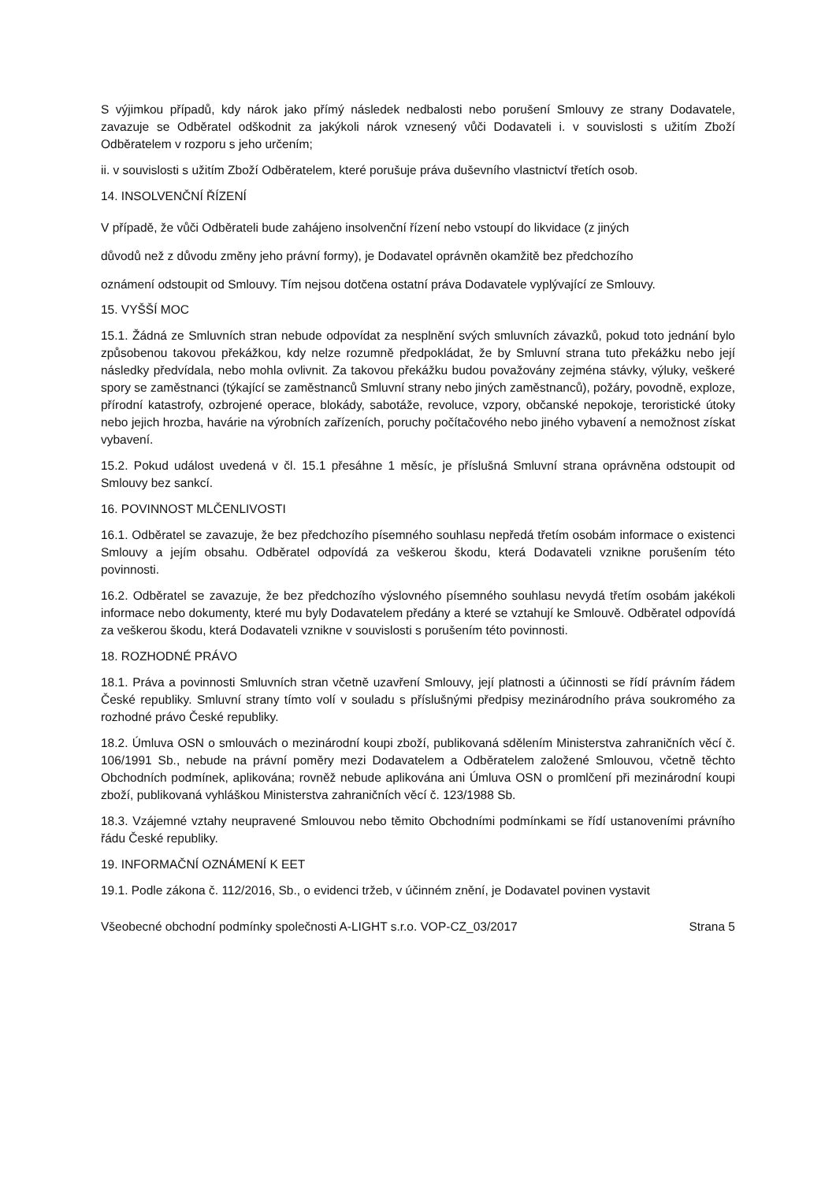S výjimkou případů, kdy nárok jako přímý následek nedbalosti nebo porušení Smlouvy ze strany Dodavatele, zavazuje se Odběratel odškodnit za jakýkoli nárok vznesený vůči Dodavateli i. v souvislosti s užitím Zboží Odběratelem v rozporu s jeho určením;
ii. v souvislosti s užitím Zboží Odběratelem, které porušuje práva duševního vlastnictví třetích osob.
14. INSOLVENČNÍ ŘÍZENÍ
V případě, že vůči Odběrateli bude zahájeno insolvenční řízení nebo vstoupí do likvidace (z jiných
důvodů než z důvodu změny jeho právní formy), je Dodavatel oprávněn okamžitě bez předchozího
oznámení odstoupit od Smlouvy. Tím nejsou dotčena ostatní práva Dodavatele vyplývající ze Smlouvy.
15. VYŠŠÍ MOC
15.1. Žádná ze Smluvních stran nebude odpovídat za nesplnění svých smluvních závazků, pokud toto jednání bylo způsobenou takovou překážkou, kdy nelze rozumně předpokládat, že by Smluvní strana tuto překážku nebo její následky předvídala, nebo mohla ovlivnit. Za takovou překážku budou považovány zejména stávky, výluky, veškeré spory se zaměstnanci (týkající se zaměstnanců Smluvní strany nebo jiných zaměstnanců), požáry, povodně, exploze, přírodní katastrofy, ozbrojené operace, blokády, sabotáže, revoluce, vzpory, občanské nepokoje, teroristické útoky nebo jejich hrozba, havárie na výrobních zařízeních, poruchy počítačového nebo jiného vybavení a nemožnost získat vybavení.
15.2. Pokud událost uvedená v čl. 15.1 přesáhne 1 měsíc, je příslušná Smluvní strana oprávněna odstoupit od Smlouvy bez sankcí.
16. POVINNOST MLČENLIVOSTI
16.1. Odběratel se zavazuje, že bez předchozího písemného souhlasu nepředá třetím osobám informace o existenci Smlouvy a jejím obsahu. Odběratel odpovídá za veškerou škodu, která Dodavateli vznikne porušením této povinnosti.
16.2. Odběratel se zavazuje, že bez předchozího výslovného písemného souhlasu nevydá třetím osobám jakékoli informace nebo dokumenty, které mu byly Dodavatelem předány a které se vztahují ke Smlouvě. Odběratel odpovídá za veškerou škodu, která Dodavateli vznikne v souvislosti s porušením této povinnosti.
18. ROZHODNÉ PRÁVO
18.1. Práva a povinnosti Smluvních stran včetně uzavření Smlouvy, její platnosti a účinnosti se řídí právním řádem České republiky. Smluvní strany tímto volí v souladu s příslušnými předpisy mezinárodního práva soukromého za rozhodné právo České republiky.
18.2. Úmluva OSN o smlouvách o mezinárodní koupi zboží, publikovaná sdělením Ministerstva zahraničních věcí č. 106/1991 Sb., nebude na právní poměry mezi Dodavatelem a Odběratelem založené Smlouvou, včetně těchto Obchodních podmínek, aplikována; rovněž nebude aplikována ani Úmluva OSN o promlčení při mezinárodní koupi zboží, publikovaná vyhláškou Ministerstva zahraničních věcí č. 123/1988 Sb.
18.3. Vzájemné vztahy neupravené Smlouvou nebo těmito Obchodními podmínkami se řídí ustanoveními právního řádu České republiky.
19. INFORMAČNÍ OZNÁMENÍ K EET
19.1. Podle zákona č. 112/2016, Sb., o evidenci tržeb, v účinném znění, je Dodavatel povinen vystavit
Všeobecné obchodní podmínky společnosti A-LIGHT s.r.o. VOP-CZ_03/2017 Strana 5